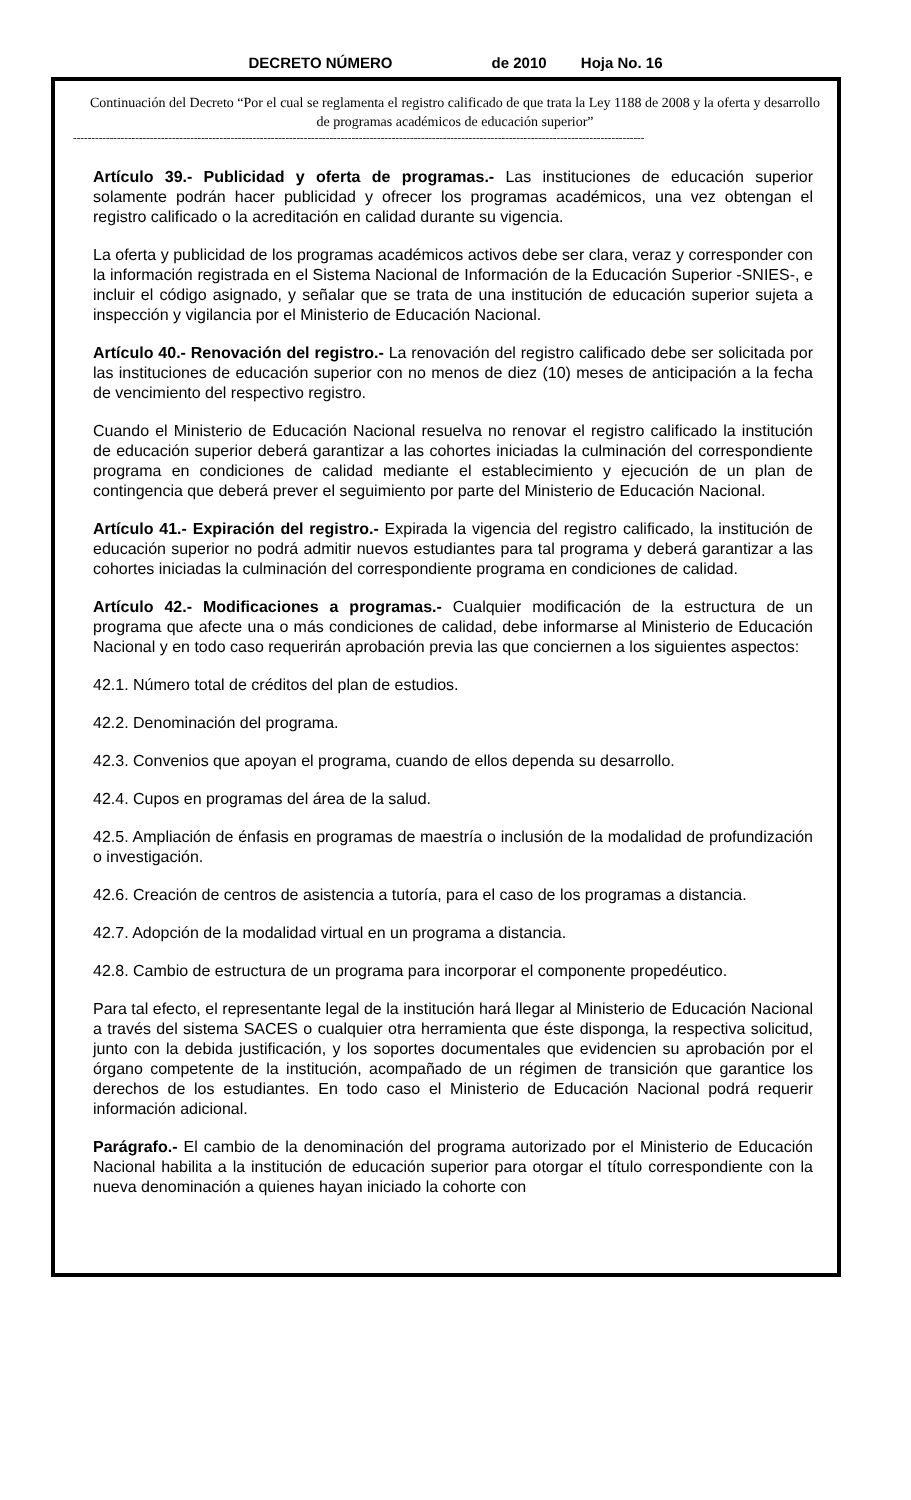DECRETO NÚMERO de 2010 Hoja No. 16
Continuación del Decreto “Por el cual se reglamenta el registro calificado de que trata la Ley 1188 de 2008 y la oferta y desarrollo de programas académicos de educación superior”
------------------------------------------------------------------------------------------------------------------------------------------------------------
Artículo 39.- Publicidad y oferta de programas.- Las instituciones de educación superior solamente podrán hacer publicidad y ofrecer los programas académicos, una vez obtengan el registro calificado o la acreditación en calidad durante su vigencia.
La oferta y publicidad de los programas académicos activos debe ser clara, veraz y corresponder con la información registrada en el Sistema Nacional de Información de la Educación Superior -SNIES-, e incluir el código asignado, y señalar que se trata de una institución de educación superior sujeta a inspección y vigilancia por el Ministerio de Educación Nacional.
Artículo 40.- Renovación del registro.- La renovación del registro calificado debe ser solicitada por las instituciones de educación superior con no menos de diez (10) meses de anticipación a la fecha de vencimiento del respectivo registro.
Cuando el Ministerio de Educación Nacional resuelva no renovar el registro calificado la institución de educación superior deberá garantizar a las cohortes iniciadas la culminación del correspondiente programa en condiciones de calidad mediante el establecimiento y ejecución de un plan de contingencia que deberá prever el seguimiento por parte del Ministerio de Educación Nacional.
Artículo 41.- Expiración del registro.- Expirada la vigencia del registro calificado, la institución de educación superior no podrá admitir nuevos estudiantes para tal programa y deberá garantizar a las cohortes iniciadas la culminación del correspondiente programa en condiciones de calidad.
Artículo 42.- Modificaciones a programas.- Cualquier modificación de la estructura de un programa que afecte una o más condiciones de calidad, debe informarse al Ministerio de Educación Nacional y en todo caso requerirán aprobación previa las que conciernen a los siguientes aspectos:
42.1. Número total de créditos del plan de estudios.
42.2. Denominación del programa.
42.3. Convenios que apoyan el programa, cuando de ellos dependa su desarrollo.
42.4. Cupos en programas del área de la salud.
42.5. Ampliación de énfasis en programas de maestría o inclusión de la modalidad de profundización o investigación.
42.6. Creación de centros de asistencia a tutoría, para el caso de los programas a distancia.
42.7. Adopción de la modalidad virtual en un programa a distancia.
42.8. Cambio de estructura de un programa para incorporar el componente propedéutico.
Para tal efecto, el representante legal de la institución hará llegar al Ministerio de Educación Nacional a través del sistema SACES o cualquier otra herramienta que éste disponga, la respectiva solicitud, junto con la debida justificación, y los soportes documentales que evidencien su aprobación por el órgano competente de la institución, acompañado de un régimen de transición que garantice los derechos de los estudiantes. En todo caso el Ministerio de Educación Nacional podrá requerir información adicional.
Parágrafo.- El cambio de la denominación del programa autorizado por el Ministerio de Educación Nacional habilita a la institución de educación superior para otorgar el título correspondiente con la nueva denominación a quienes hayan iniciado la cohorte con